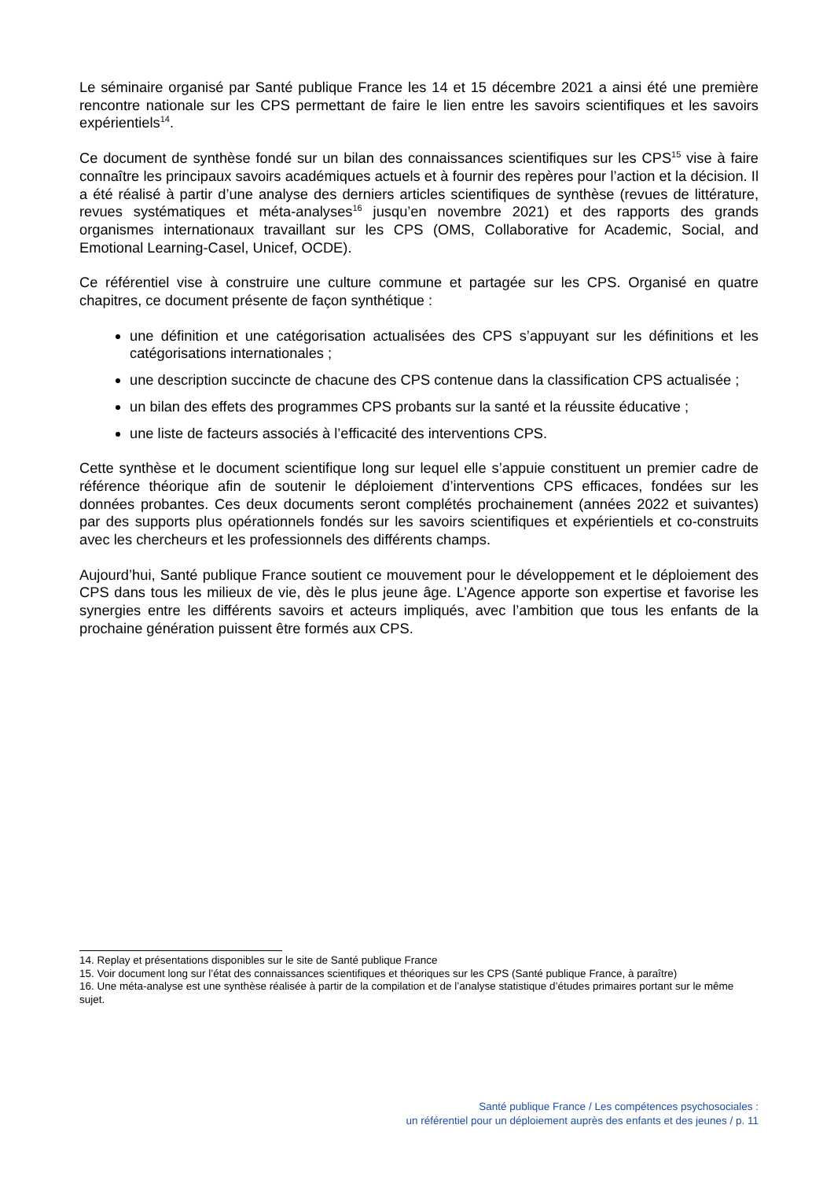Le séminaire organisé par Santé publique France les 14 et 15 décembre 2021 a ainsi été une première rencontre nationale sur les CPS permettant de faire le lien entre les savoirs scientifiques et les savoirs expérientiels<sup>14</sup>.
Ce document de synthèse fondé sur un bilan des connaissances scientifiques sur les CPS<sup>15</sup> vise à faire connaître les principaux savoirs académiques actuels et à fournir des repères pour l’action et la décision. Il a été réalisé à partir d’une analyse des derniers articles scientifiques de synthèse (revues de littérature, revues systématiques et méta-analyses<sup>16</sup> jusqu’en novembre 2021) et des rapports des grands organismes internationaux travaillant sur les CPS (OMS, Collaborative for Academic, Social, and Emotional Learning-Casel, Unicef, OCDE).
Ce référentiel vise à construire une culture commune et partagée sur les CPS. Organisé en quatre chapitres, ce document présente de façon synthétique :
une définition et une catégorisation actualisées des CPS s’appuyant sur les définitions et les catégorisations internationales ;
une description succincte de chacune des CPS contenue dans la classification CPS actualisée ;
un bilan des effets des programmes CPS probants sur la santé et la réussite éducative ;
une liste de facteurs associés à l’efficacité des interventions CPS.
Cette synthèse et le document scientifique long sur lequel elle s’appuie constituent un premier cadre de référence théorique afin de soutenir le déploiement d’interventions CPS efficaces, fondées sur les données probantes. Ces deux documents seront complétés prochainement (années 2022 et suivantes) par des supports plus opérationnels fondés sur les savoirs scientifiques et expérientiels et co-construits avec les chercheurs et les professionnels des différents champs.
Aujourd’hui, Santé publique France soutient ce mouvement pour le développement et le déploiement des CPS dans tous les milieux de vie, dès le plus jeune âge. L’Agence apporte son expertise et favorise les synergies entre les différents savoirs et acteurs impliqués, avec l’ambition que tous les enfants de la prochaine génération puissent être formés aux CPS.
14. Replay et présentations disponibles sur le site de Santé publique France
15. Voir document long sur l’état des connaissances scientifiques et théoriques sur les CPS (Santé publique France, à paraître)
16. Une méta-analyse est une synthèse réalisée à partir de la compilation et de l’analyse statistique d’études primaires portant sur le même sujet.
Santé publique France / Les compétences psychosociales :
un référentiel pour un déploiement auprès des enfants et des jeunes / p. 11